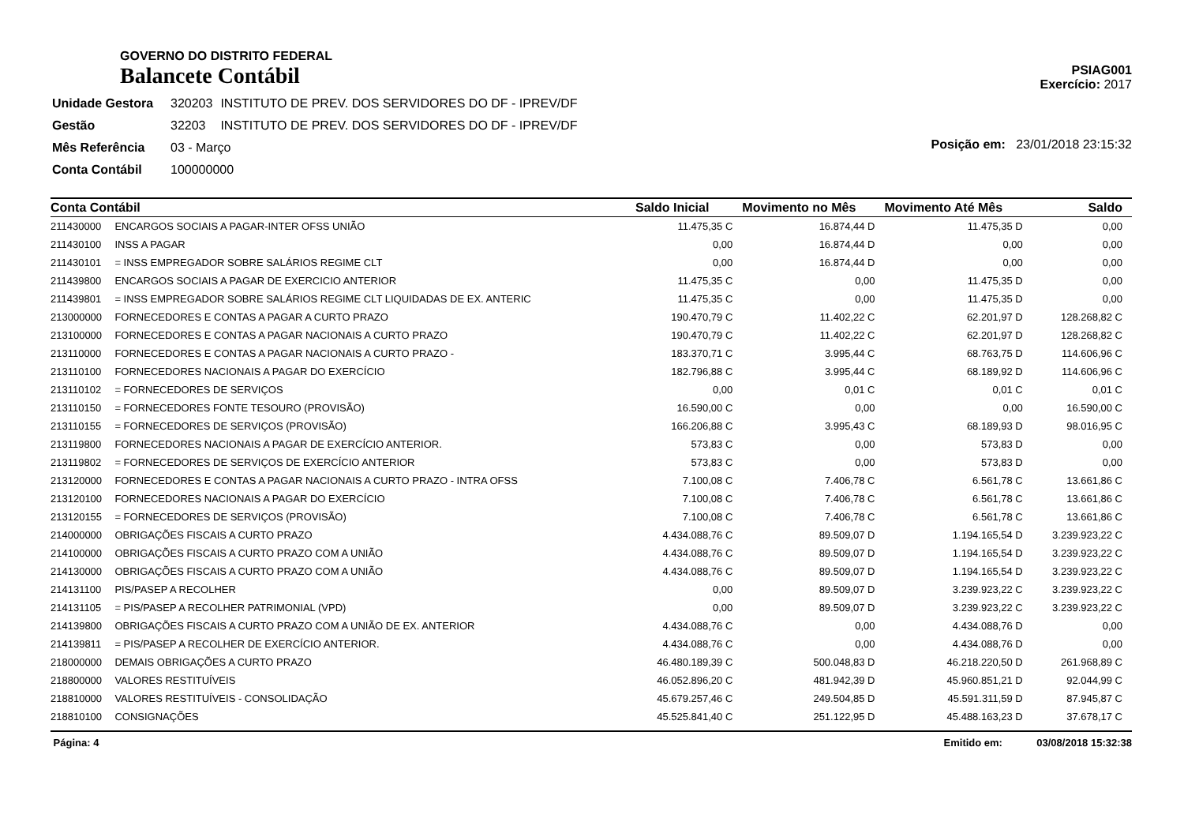GOVERNO DO DISTRITO FEDERAL
Balancete Contábil
PSIAG001
Exercício: 2017
| Unidade Gestora | 320203 | INSTITUTO DE PREV. DOS SERVIDORES DO DF - IPREV/DF |
| Gestão | 32203 | INSTITUTO DE PREV. DOS SERVIDORES DO DF - IPREV/DF |
| Mês Referência | 03 - Março | |
| Conta Contábil | 100000000 | |
Posição em: 23/01/2018 23:15:32
| Conta Contábil | | Saldo Inicial | Movimento no Mês | Movimento Até Mês | Saldo |
| --- | --- | --- | --- | --- | --- |
| 211430000 | ENCARGOS SOCIAIS A PAGAR-INTER OFSS UNIÃO | 11.475,35 C | 16.874,44 D | 11.475,35 D | 0,00 |
| 211430100 | INSS A PAGAR | 0,00 | 16.874,44 D | 0,00 | 0,00 |
| 211430101 | = INSS EMPREGADOR SOBRE SALÁRIOS REGIME CLT | 0,00 | 16.874,44 D | 0,00 | 0,00 |
| 211439800 | ENCARGOS SOCIAIS A PAGAR DE EXERCICIO ANTERIOR | 11.475,35 C | 0,00 | 11.475,35 D | 0,00 |
| 211439801 | = INSS EMPREGADOR SOBRE SALÁRIOS REGIME CLT LIQUIDADAS DE EX. ANTERIC | 11.475,35 C | 0,00 | 11.475,35 D | 0,00 |
| 213000000 | FORNECEDORES E CONTAS A PAGAR A CURTO PRAZO | 190.470,79 C | 11.402,22 C | 62.201,97 D | 128.268,82 C |
| 213100000 | FORNECEDORES E CONTAS A PAGAR NACIONAIS A CURTO PRAZO | 190.470,79 C | 11.402,22 C | 62.201,97 D | 128.268,82 C |
| 213110000 | FORNECEDORES E CONTAS A PAGAR NACIONAIS A CURTO PRAZO - | 183.370,71 C | 3.995,44 C | 68.763,75 D | 114.606,96 C |
| 213110100 | FORNECEDORES NACIONAIS A PAGAR DO EXERCÍCIO | 182.796,88 C | 3.995,44 C | 68.189,92 D | 114.606,96 C |
| 213110102 | = FORNECEDORES DE SERVIÇOS | 0,00 | 0,01 C | 0,01 C | 0,01 C |
| 213110150 | = FORNECEDORES FONTE TESOURO (PROVISÃO) | 16.590,00 C | 0,00 | 0,00 | 16.590,00 C |
| 213110155 | = FORNECEDORES DE SERVIÇOS (PROVISÃO) | 166.206,88 C | 3.995,43 C | 68.189,93 D | 98.016,95 C |
| 213119800 | FORNECEDORES NACIONAIS A PAGAR DE EXERCÍCIO ANTERIOR. | 573,83 C | 0,00 | 573,83 D | 0,00 |
| 213119802 | = FORNECEDORES DE SERVIÇOS DE EXERCÍCIO ANTERIOR | 573,83 C | 0,00 | 573,83 D | 0,00 |
| 213120000 | FORNECEDORES E CONTAS A PAGAR NACIONAIS A CURTO PRAZO - INTRA OFSS | 7.100,08 C | 7.406,78 C | 6.561,78 C | 13.661,86 C |
| 213120100 | FORNECEDORES NACIONAIS A PAGAR DO EXERCÍCIO | 7.100,08 C | 7.406,78 C | 6.561,78 C | 13.661,86 C |
| 213120155 | = FORNECEDORES DE SERVIÇOS (PROVISÃO) | 7.100,08 C | 7.406,78 C | 6.561,78 C | 13.661,86 C |
| 214000000 | OBRIGAÇÕES FISCAIS A CURTO PRAZO | 4.434.088,76 C | 89.509,07 D | 1.194.165,54 D | 3.239.923,22 C |
| 214100000 | OBRIGAÇÕES FISCAIS A CURTO PRAZO COM A UNIÃO | 4.434.088,76 C | 89.509,07 D | 1.194.165,54 D | 3.239.923,22 C |
| 214130000 | OBRIGAÇÕES FISCAIS A CURTO PRAZO COM A UNIÃO | 4.434.088,76 C | 89.509,07 D | 1.194.165,54 D | 3.239.923,22 C |
| 214131100 | PIS/PASEP A RECOLHER | 0,00 | 89.509,07 D | 3.239.923,22 C | 3.239.923,22 C |
| 214131105 | = PIS/PASEP A RECOLHER PATRIMONIAL (VPD) | 0,00 | 89.509,07 D | 3.239.923,22 C | 3.239.923,22 C |
| 214139800 | OBRIGAÇÕES FISCAIS A CURTO PRAZO COM A UNIÃO DE EX. ANTERIOR | 4.434.088,76 C | 0,00 | 4.434.088,76 D | 0,00 |
| 214139811 | = PIS/PASEP A RECOLHER DE EXERCÍCIO ANTERIOR. | 4.434.088,76 C | 0,00 | 4.434.088,76 D | 0,00 |
| 218000000 | DEMAIS OBRIGAÇÕES A CURTO PRAZO | 46.480.189,39 C | 500.048,83 D | 46.218.220,50 D | 261.968,89 C |
| 218800000 | VALORES RESTITUÍVEIS | 46.052.896,20 C | 481.942,39 D | 45.960.851,21 D | 92.044,99 C |
| 218810000 | VALORES RESTITUÍVEIS - CONSOLIDAÇÃO | 45.679.257,46 C | 249.504,85 D | 45.591.311,59 D | 87.945,87 C |
| 218810100 | CONSIGNAÇÕES | 45.525.841,40 C | 251.122,95 D | 45.488.163,23 D | 37.678,17 C |
Página: 4 Emitido em: 03/08/2018 15:32:38